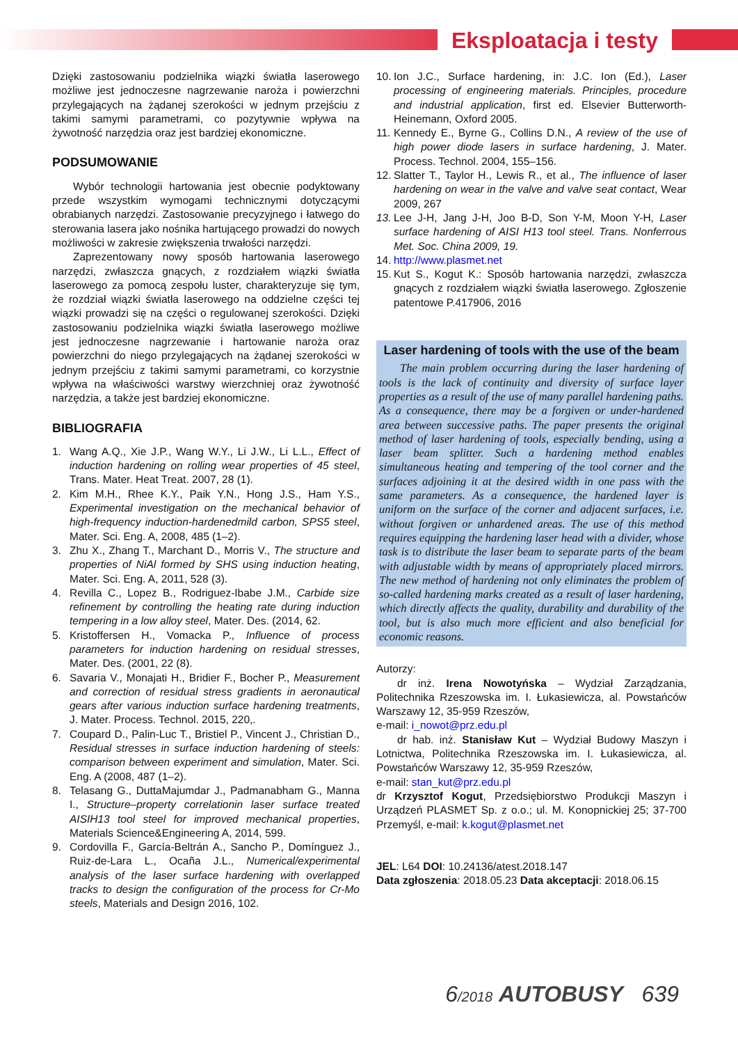Eksploatacja i testy
Dzięki zastosowaniu podzielnika wiązki światła laserowego możliwe jest jednoczesne nagrzewanie naroża i powierzchni przylegających na żądanej szerokości w jednym przejściu z takimi samymi parametrami, co pozytywnie wpływa na żywotność narzędzia oraz jest bardziej ekonomiczne.
PODSUMOWANIE
Wybór technologii hartowania jest obecnie podyktowany przede wszystkim wymogami technicznymi dotyczącymi obrabianych narzędzi. Zastosowanie precyzyjnego i łatwego do sterowania lasera jako nośnika hartującego prowadzi do nowych możliwości w zakresie zwiększenia trwałości narzędzi.
Zaprezentowany nowy sposób hartowania laserowego narzędzi, zwłaszcza gnących, z rozdziałem wiązki światła laserowego za pomocą zespołu luster, charakteryzuje się tym, że rozdział wiązki światła laserowego na oddzielne części tej wiązki prowadzi się na części o regulowanej szerokości. Dzięki zastosowaniu podzielnika wiązki światła laserowego możliwe jest jednoczesne nagrzewanie i hartowanie naroża oraz powierzchni do niego przylegających na żądanej szerokości w jednym przejściu z takimi samymi parametrami, co korzystnie wpływa na właściwości warstwy wierzchniej oraz żywotność narzędzia, a także jest bardziej ekonomiczne.
BIBLIOGRAFIA
1. Wang A.Q., Xie J.P., Wang W.Y., Li J.W., Li L.L., Effect of induction hardening on rolling wear properties of 45 steel, Trans. Mater. Heat Treat. 2007, 28 (1).
2. Kim M.H., Rhee K.Y., Paik Y.N., Hong J.S., Ham Y.S., Experimental investigation on the mechanical behavior of high-frequency induction-hardenedmild carbon, SPS5 steel, Mater. Sci. Eng. A, 2008, 485 (1–2).
3. Zhu X., Zhang T., Marchant D., Morris V., The structure and properties of NiAl formed by SHS using induction heating, Mater. Sci. Eng. A, 2011, 528 (3).
4. Revilla C., Lopez B., Rodriguez-Ibabe J.M., Carbide size refinement by controlling the heating rate during induction tempering in a low alloy steel, Mater. Des. (2014, 62.
5. Kristoffersen H., Vomacka P., Influence of process parameters for induction hardening on residual stresses, Mater. Des. (2001, 22 (8).
6. Savaria V., Monajati H., Bridier F., Bocher P., Measurement and correction of residual stress gradients in aeronautical gears after various induction surface hardening treatments, J. Mater. Process. Technol. 2015, 220,.
7. Coupard D., Palin-Luc T., Bristiel P., Vincent J., Christian D., Residual stresses in surface induction hardening of steels: comparison between experiment and simulation, Mater. Sci. Eng. A (2008, 487 (1–2).
8. Telasang G., DuttaMajumdar J., Padmanabham G., Manna I., Structure–property correlationin laser surface treated AISIH13 tool steel for improved mechanical properties, Materials Science&Engineering A, 2014, 599.
9. Cordovilla F., García-Beltrán A., Sancho P., Domínguez J., Ruiz-de-Lara L., Ocaña J.L., Numerical/experimental analysis of the laser surface hardening with overlapped tracks to design the configuration of the process for Cr-Mo steels, Materials and Design 2016, 102.
10. Ion J.C., Surface hardening, in: J.C. Ion (Ed.), Laser processing of engineering materials. Principles, procedure and industrial application, first ed. Elsevier Butterworth- Heinemann, Oxford 2005.
11. Kennedy E., Byrne G., Collins D.N., A review of the use of high power diode lasers in surface hardening, J. Mater. Process. Technol. 2004, 155–156.
12. Slatter T., Taylor H., Lewis R., et al., The influence of laser hardening on wear in the valve and valve seat contact, Wear 2009, 267
13. Lee J-H, Jang J-H, Joo B-D, Son Y-M, Moon Y-H, Laser surface hardening of AISI H13 tool steel. Trans. Nonferrous Met. Soc. China 2009, 19.
14. http://www.plasmet.net
15. Kut S., Kogut K.: Sposób hartowania narzędzi, zwłaszcza gnących z rozdziałem wiązki światła laserowego. Zgłoszenie patentowe P.417906, 2016
Laser hardening of tools with the use of the beam
The main problem occurring during the laser hardening of tools is the lack of continuity and diversity of surface layer properties as a result of the use of many parallel hardening paths. As a consequence, there may be a forgiven or under-hardened area between successive paths. The paper presents the original method of laser hardening of tools, especially bending, using a laser beam splitter. Such a hardening method enables simultaneous heating and tempering of the tool corner and the surfaces adjoining it at the desired width in one pass with the same parameters. As a consequence, the hardened layer is uniform on the surface of the corner and adjacent surfaces, i.e. without forgiven or unhardened areas. The use of this method requires equipping the hardening laser head with a divider, whose task is to distribute the laser beam to separate parts of the beam with adjustable width by means of appropriately placed mirrors. The new method of hardening not only eliminates the problem of so-called hardening marks created as a result of laser hardening, which directly affects the quality, durability and durability of the tool, but is also much more efficient and also beneficial for economic reasons.
Autorzy:
dr inż. Irena Nowotyńska – Wydział Zarządzania, Politechnika Rzeszowska im. I. Łukasiewicza, al. Powstańców Warszawy 12, 35-959 Rzeszów,
e-mail: i_nowot@prz.edu.pl
dr hab. inż. Stanisław Kut – Wydział Budowy Maszyn i Lotnictwa, Politechnika Rzeszowska im. I. Łukasiewicza, al. Powstańców Warszawy 12, 35-959 Rzeszów,
e-mail: stan_kut@prz.edu.pl
dr Krzysztof Kogut, Przedsiębiorstwo Produkcji Maszyn i Urządzeń PLASMET Sp. z o.o.; ul. M. Konopnickiej 25; 37-700 Przemyśl, e-mail: k.kogut@plasmet.net
JEL: L64 DOI: 10.24136/atest.2018.147
Data zgłoszenia: 2018.05.23 Data akceptacji: 2018.06.15
6/2018 AUTOBUSY 639